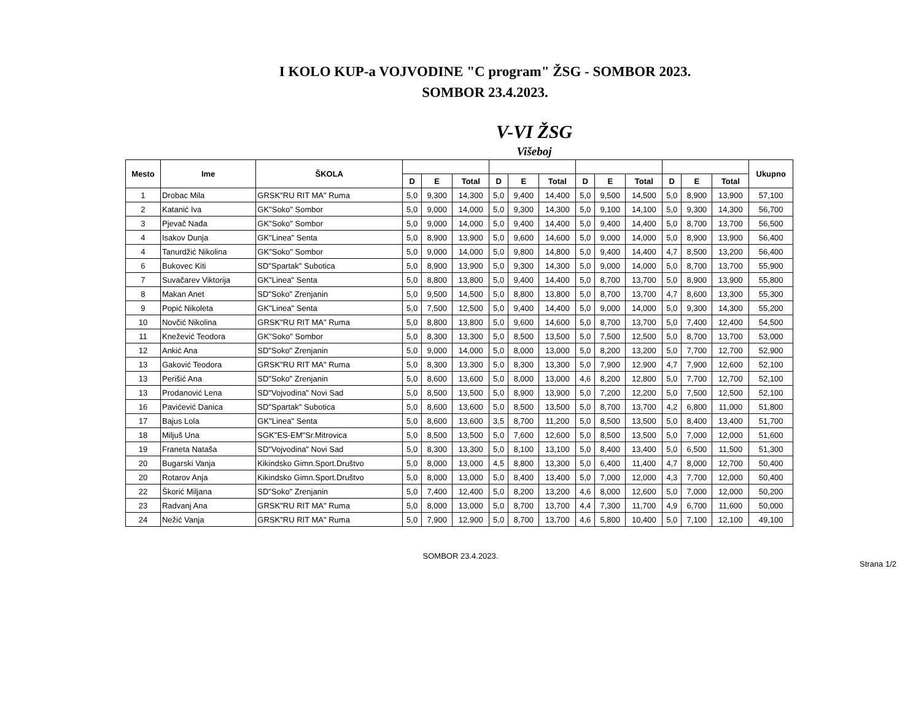I KOLO KUP-a VOJVODINE "C program" ŽSG - SOMBOR 2023.
SOMBOR 23.4.2023.
V-VI ŽSG
Višeboj
| Mesto | Ime | ŠKOLA | | | | | | | | | | | | | Ukupno |
| --- | --- | --- | --- | --- | --- | --- | --- | --- | --- | --- | --- | --- | --- | --- | --- |
| | | | D | E | Total | D | E | Total | D | E | Total | D | E | Total | |
| 1 | Drobac Mila | GRSK"RU RIT MA" Ruma | 5,0 | 9,300 | 14,300 | 5,0 | 9,400 | 14,400 | 5,0 | 9,500 | 14,500 | 5,0 | 8,900 | 13,900 | 57,100 |
| 2 | Katanić Iva | GK"Soko" Sombor | 5,0 | 9,000 | 14,000 | 5,0 | 9,300 | 14,300 | 5,0 | 9,100 | 14,100 | 5,0 | 9,300 | 14,300 | 56,700 |
| 3 | Pjevač Nađa | GK"Soko" Sombor | 5,0 | 9,000 | 14,000 | 5,0 | 9,400 | 14,400 | 5,0 | 9,400 | 14,400 | 5,0 | 8,700 | 13,700 | 56,500 |
| 4 | Isakov Dunja | GK"Linea" Senta | 5,0 | 8,900 | 13,900 | 5,0 | 9,600 | 14,600 | 5,0 | 9,000 | 14,000 | 5,0 | 8,900 | 13,900 | 56,400 |
| 4 | Tanurdžić Nikolina | GK"Soko" Sombor | 5,0 | 9,000 | 14,000 | 5,0 | 9,800 | 14,800 | 5,0 | 9,400 | 14,400 | 4,7 | 8,500 | 13,200 | 56,400 |
| 6 | Bukovec Kiti | SD"Spartak" Subotica | 5,0 | 8,900 | 13,900 | 5,0 | 9,300 | 14,300 | 5,0 | 9,000 | 14,000 | 5,0 | 8,700 | 13,700 | 55,900 |
| 7 | Suvačarev Viktorija | GK"Linea" Senta | 5,0 | 8,800 | 13,800 | 5,0 | 9,400 | 14,400 | 5,0 | 8,700 | 13,700 | 5,0 | 8,900 | 13,900 | 55,800 |
| 8 | Makan Anet | SD"Soko" Zrenjanin | 5,0 | 9,500 | 14,500 | 5,0 | 8,800 | 13,800 | 5,0 | 8,700 | 13,700 | 4,7 | 8,600 | 13,300 | 55,300 |
| 9 | Popić Nikoleta | GK"Linea" Senta | 5,0 | 7,500 | 12,500 | 5,0 | 9,400 | 14,400 | 5,0 | 9,000 | 14,000 | 5,0 | 9,300 | 14,300 | 55,200 |
| 10 | Novčić Nikolina | GRSK"RU RIT MA" Ruma | 5,0 | 8,800 | 13,800 | 5,0 | 9,600 | 14,600 | 5,0 | 8,700 | 13,700 | 5,0 | 7,400 | 12,400 | 54,500 |
| 11 | Knežević Teodora | GK"Soko" Sombor | 5,0 | 8,300 | 13,300 | 5,0 | 8,500 | 13,500 | 5,0 | 7,500 | 12,500 | 5,0 | 8,700 | 13,700 | 53,000 |
| 12 | Ankić Ana | SD"Soko" Zrenjanin | 5,0 | 9,000 | 14,000 | 5,0 | 8,000 | 13,000 | 5,0 | 8,200 | 13,200 | 5,0 | 7,700 | 12,700 | 52,900 |
| 13 | Gaković Teodora | GRSK"RU RIT MA" Ruma | 5,0 | 8,300 | 13,300 | 5,0 | 8,300 | 13,300 | 5,0 | 7,900 | 12,900 | 4,7 | 7,900 | 12,600 | 52,100 |
| 13 | Perišić Ana | SD"Soko" Zrenjanin | 5,0 | 8,600 | 13,600 | 5,0 | 8,000 | 13,000 | 4,6 | 8,200 | 12,800 | 5,0 | 7,700 | 12,700 | 52,100 |
| 13 | Prodanović Lena | SD"Vojvodina" Novi Sad | 5,0 | 8,500 | 13,500 | 5,0 | 8,900 | 13,900 | 5,0 | 7,200 | 12,200 | 5,0 | 7,500 | 12,500 | 52,100 |
| 16 | Pavićević Danica | SD"Spartak" Subotica | 5,0 | 8,600 | 13,600 | 5,0 | 8,500 | 13,500 | 5,0 | 8,700 | 13,700 | 4,2 | 6,800 | 11,000 | 51,800 |
| 17 | Bajus Lola | GK"Linea" Senta | 5,0 | 8,600 | 13,600 | 3,5 | 8,700 | 11,200 | 5,0 | 8,500 | 13,500 | 5,0 | 8,400 | 13,400 | 51,700 |
| 18 | Miljuš Una | SGK"ES-EM"Sr.Mitrovica | 5,0 | 8,500 | 13,500 | 5,0 | 7,600 | 12,600 | 5,0 | 8,500 | 13,500 | 5,0 | 7,000 | 12,000 | 51,600 |
| 19 | Franeta Nataša | SD"Vojvodina" Novi Sad | 5,0 | 8,300 | 13,300 | 5,0 | 8,100 | 13,100 | 5,0 | 8,400 | 13,400 | 5,0 | 6,500 | 11,500 | 51,300 |
| 20 | Bugarski Vanja | Kikindsko Gimn.Sport.Društvo | 5,0 | 8,000 | 13,000 | 4,5 | 8,800 | 13,300 | 5,0 | 6,400 | 11,400 | 4,7 | 8,000 | 12,700 | 50,400 |
| 20 | Rotarov Anja | Kikindsko Gimn.Sport.Društvo | 5,0 | 8,000 | 13,000 | 5,0 | 8,400 | 13,400 | 5,0 | 7,000 | 12,000 | 4,3 | 7,700 | 12,000 | 50,400 |
| 22 | Škorić Miljana | SD"Soko" Zrenjanin | 5,0 | 7,400 | 12,400 | 5,0 | 8,200 | 13,200 | 4,6 | 8,000 | 12,600 | 5,0 | 7,000 | 12,000 | 50,200 |
| 23 | Radvanj Ana | GRSK"RU RIT MA" Ruma | 5,0 | 8,000 | 13,000 | 5,0 | 8,700 | 13,700 | 4,4 | 7,300 | 11,700 | 4,9 | 6,700 | 11,600 | 50,000 |
| 24 | Nežić Vanja | GRSK"RU RIT MA" Ruma | 5,0 | 7,900 | 12,900 | 5,0 | 8,700 | 13,700 | 4,6 | 5,800 | 10,400 | 5,0 | 7,100 | 12,100 | 49,100 |
SOMBOR 23.4.2023.
Strana 1/2